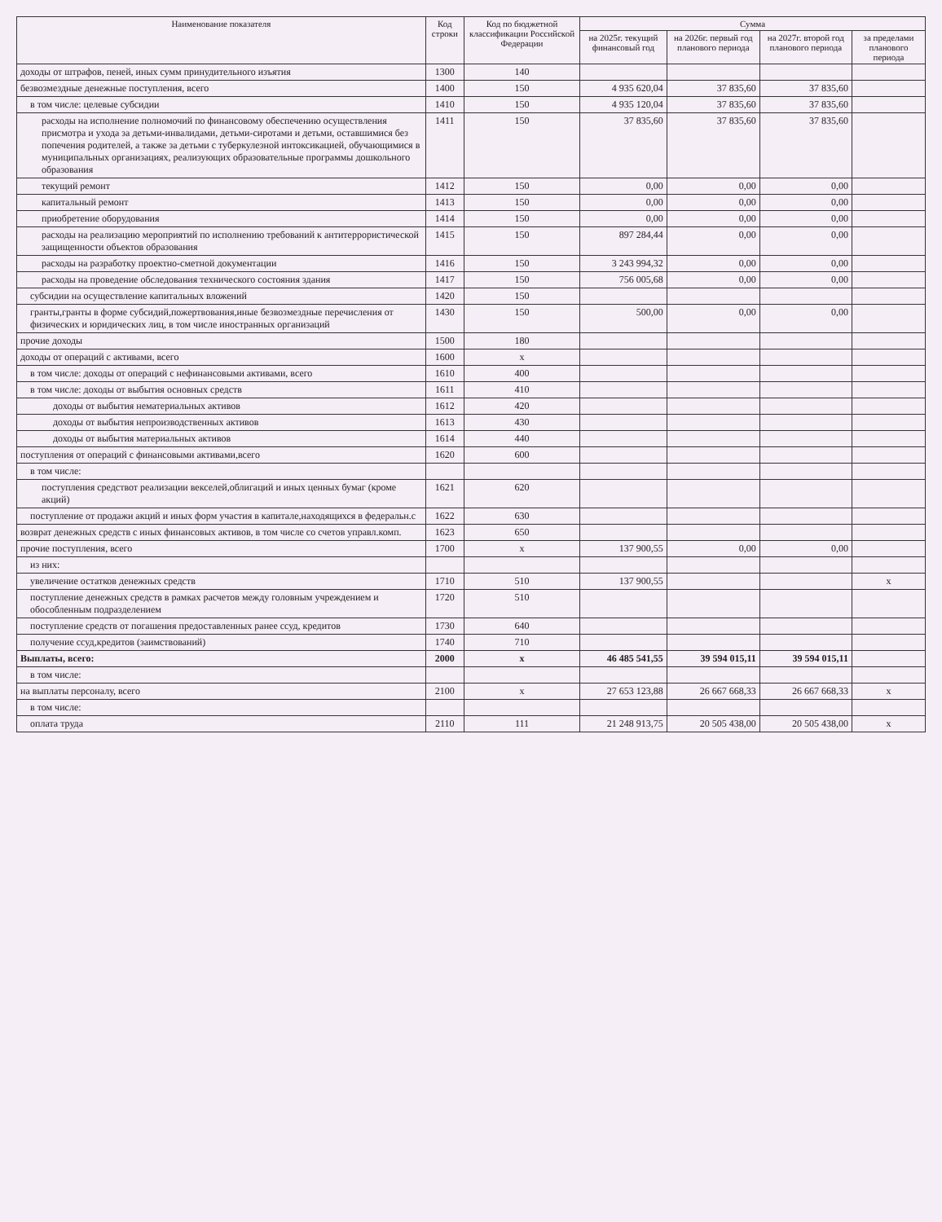| Наименование показателя | Код строки | Код по бюджетной классификации Российской Федерации | Сумма | | | |
| --- | --- | --- | --- | --- | --- | --- |
| | | | на 2025г. текущий финансовый год | на 2026г. первый год планового периода | на 2027г. второй год планового периода | за пределами планового периода |
| доходы от штрафов, пеней, иных сумм принудительного изъятия | 1300 | 140 | | | | |
| безвозмездные денежные поступления, всего | 1400 | 150 | 4 935 620,04 | 37 835,60 | 37 835,60 | |
| в том числе: целевые субсидии | 1410 | 150 | 4 935 120,04 | 37 835,60 | 37 835,60 | |
| расходы на исполнение полномочий по финансовому обеспечению осуществления присмотра и ухода за детьми-инвалидами, детьми-сиротами и детьми, оставшимися без попечения родителей, а также за детьми с туберкулезной интоксикацией, обучающимися в муниципальных организациях, реализующих образовательные программы дошкольного образования | 1411 | 150 | 37 835,60 | 37 835,60 | 37 835,60 | |
| текущий ремонт | 1412 | 150 | 0,00 | 0,00 | 0,00 | |
| капитальный ремонт | 1413 | 150 | 0,00 | 0,00 | 0,00 | |
| приобретение оборудования | 1414 | 150 | 0,00 | 0,00 | 0,00 | |
| расходы на реализацию мероприятий по исполнению требований к антитеррористической защищенности объектов образования | 1415 | 150 | 897 284,44 | 0,00 | 0,00 | |
| расходы на разработку проектно-сметной документации | 1416 | 150 | 3 243 994,32 | 0,00 | 0,00 | |
| расходы на проведение обследования технического состояния здания | 1417 | 150 | 756 005,68 | 0,00 | 0,00 | |
| субсидии на осуществление капитальных вложений | 1420 | 150 | | | | |
| гранты,гранты в форме субсидий,пожертвования,иные безвозмездные перечисления от физических и юридических лиц, в том числе иностранных организаций | 1430 | 150 | 500,00 | 0,00 | 0,00 | |
| прочие доходы | 1500 | 180 | | | | |
| доходы от операций с активами, всего | 1600 | x | | | | |
| в том числе: доходы от операций с нефинансовыми активами, всего | 1610 | 400 | | | | |
| в том числе: доходы от выбытия основных средств | 1611 | 410 | | | | |
| доходы от выбытия нематериальных активов | 1612 | 420 | | | | |
| доходы от выбытия непроизводственных активов | 1613 | 430 | | | | |
| доходы от выбытия материальных активов | 1614 | 440 | | | | |
| поступления от операций с финансовыми активами,всего | 1620 | 600 | | | | |
| в том числе: | | | | | | |
| поступления средствот реализации векселей,облигаций и иных ценных бумаг (кроме акций) | 1621 | 620 | | | | |
| поступление от продажи акций и иных форм участия в капитале,находящихся в федеральн.с | 1622 | 630 | | | | |
| возврат денежных средств с иных финансовых активов, в том числе со счетов управл.комп. | 1623 | 650 | | | | |
| прочие поступления, всего | 1700 | x | 137 900,55 | 0,00 | 0,00 | |
| из них: | | | | | | |
| увеличение остатков денежных средств | 1710 | 510 | 137 900,55 | | | x |
| поступление денежных средств в рамках расчетов между головным учреждением и обособленным подразделением | 1720 | 510 | | | | |
| поступление средств от погашения предоставленных ранее ссуд, кредитов | 1730 | 640 | | | | |
| получение ссуд,кредитов (заимствований) | 1740 | 710 | | | | |
| Выплаты, всего: | 2000 | x | 46 485 541,55 | 39 594 015,11 | 39 594 015,11 | |
| в том числе: | | | | | | |
| на выплаты персоналу, всего | 2100 | x | 27 653 123,88 | 26 667 668,33 | 26 667 668,33 | x |
| в том числе: | | | | | | |
| оплата труда | 2110 | 111 | 21 248 913,75 | 20 505 438,00 | 20 505 438,00 | x |